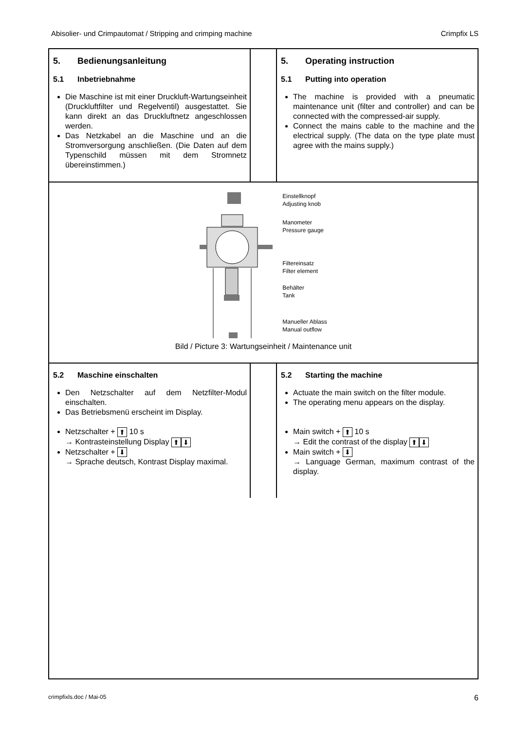Abisolier- und Crimpautomat / Stripping and crimping machine Crimpfix LS
5. Bedienungsanleitung
5.1 Inbetriebnahme
Die Maschine ist mit einer Druckluft-Wartungseinheit (Druckluftfilter und Regelventil) ausgestattet. Sie kann direkt an das Druckluftnetz angeschlossen werden.
Das Netzkabel an die Maschine und an die Stromversorgung anschließen. (Die Daten auf dem Typenschild müssen mit dem Stromnetz übereinstimmen.)
5. Operating instruction
5.1 Putting into operation
The machine is provided with a pneumatic maintenance unit (filter and controller) and can be connected with the compressed-air supply.
Connect the mains cable to the machine and the electrical supply. (The data on the type plate must agree with the mains supply.)
Einstellknopf
Adjusting knob
Manometer
Pressure gauge
Filtereinsatz
Filter element
Behälter
Tank
Manueller Ablass
Manual outflow
Bild / Picture 3: Wartungseinheit / Maintenance unit
5.2 Maschine einschalten
Den Netzschalter auf dem Netzfilter-Modul einschalten.
Das Betriebsmenü erscheint im Display.
Netzschalter + ⬆ 10 s
→ Kontrasteinstellung Display ⬆ ⬇
Netzschalter + ⬇
→ Sprache deutsch, Kontrast Display maximal.
5.2 Starting the machine
Actuate the main switch on the filter module.
The operating menu appears on the display.
Main switch + ⬆ 10 s
→ Edit the contrast of the display ⬆ ⬇
Main switch + ⬇
→ Language German, maximum contrast of the display.
crimpfixls.doc / Mai-05 6